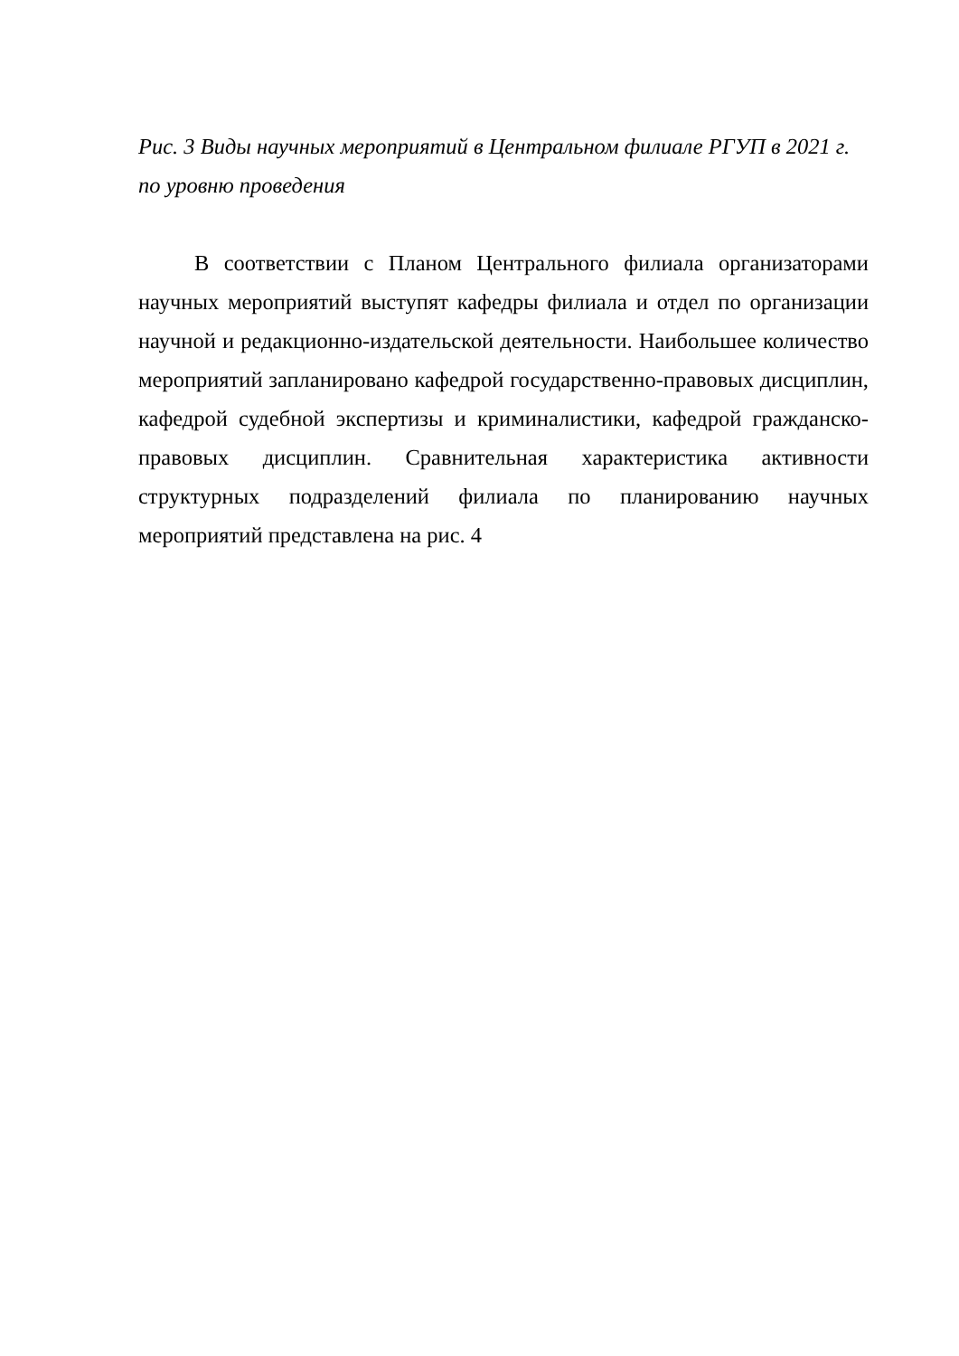Рис. 3 Виды научных мероприятий в Центральном филиале РГУП в 2021 г.
по уровню проведения
В соответствии с Планом Центрального филиала организаторами научных мероприятий выступят кафедры филиала и отдел по организации научной и редакционно-издательской деятельности. Наибольшее количество мероприятий запланировано кафедрой государственно-правовых дисциплин, кафедрой судебной экспертизы и криминалистики, кафедрой гражданско-правовых дисциплин. Сравнительная характеристика активности структурных подразделений филиала по планированию научных мероприятий представлена на рис. 4